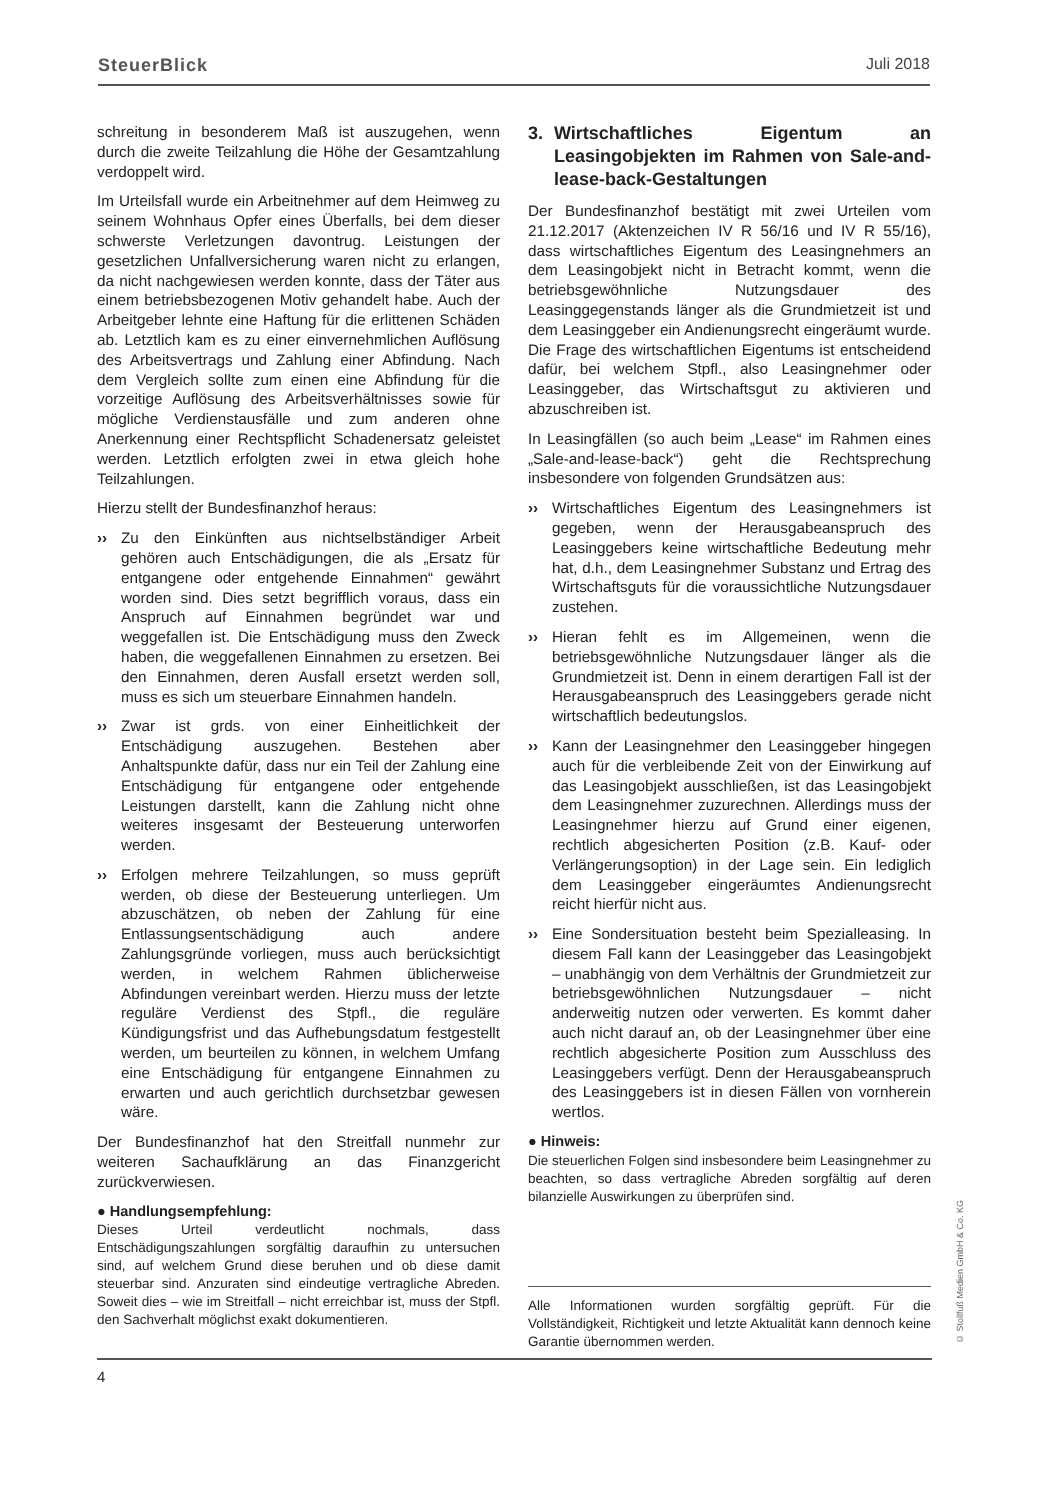SteuerBlick Juli 2018
schreitung in besonderem Maß ist auszugehen, wenn durch die zweite Teilzahlung die Höhe der Gesamtzahlung verdoppelt wird.
Im Urteilsfall wurde ein Arbeitnehmer auf dem Heimweg zu seinem Wohnhaus Opfer eines Überfalls, bei dem dieser schwerste Verletzungen davontrug. Leistungen der gesetzlichen Unfallversicherung waren nicht zu erlangen, da nicht nachgewiesen werden konnte, dass der Täter aus einem betriebsbezogenen Motiv gehandelt habe. Auch der Arbeitgeber lehnte eine Haftung für die erlittenen Schäden ab. Letztlich kam es zu einer einvernehmlichen Auflösung des Arbeitsvertrags und Zahlung einer Abfindung. Nach dem Vergleich sollte zum einen eine Abfindung für die vorzeitige Auflösung des Arbeitsverhältnisses sowie für mögliche Verdienstausfälle und zum anderen ohne Anerkennung einer Rechtspflicht Schadenersatz geleistet werden. Letztlich erfolgten zwei in etwa gleich hohe Teilzahlungen.
Hierzu stellt der Bundesfinanzhof heraus:
›› Zu den Einkünften aus nichtselbständiger Arbeit gehören auch Entschädigungen, die als „Ersatz für entgangene oder entgehende Einnahmen“ gewährt worden sind. Dies setzt begrifflich voraus, dass ein Anspruch auf Einnahmen begründet war und weggefallen ist. Die Entschädigung muss den Zweck haben, die weggefallenen Einnahmen zu ersetzen. Bei den Einnahmen, deren Ausfall ersetzt werden soll, muss es sich um steuerbare Einnahmen handeln.
›› Zwar ist grds. von einer Einheitlichkeit der Entschädigung auszugehen. Bestehen aber Anhaltspunkte dafür, dass nur ein Teil der Zahlung eine Entschädigung für entgangene oder entgehende Leistungen darstellt, kann die Zahlung nicht ohne weiteres insgesamt der Besteuerung unterworfen werden.
›› Erfolgen mehrere Teilzahlungen, so muss geprüft werden, ob diese der Besteuerung unterliegen. Um abzuschätzen, ob neben der Zahlung für eine Entlassungsentschädigung auch andere Zahlungsgründe vorliegen, muss auch berücksichtigt werden, in welchem Rahmen üblicherweise Abfindungen vereinbart werden. Hierzu muss der letzte reguläre Verdienst des Stpfl., die reguläre Kündigungsfrist und das Aufhebungsdatum festgestellt werden, um beurteilen zu können, in welchem Umfang eine Entschädigung für entgangene Einnahmen zu erwarten und auch gerichtlich durchsetzbar gewesen wäre.
Der Bundesfinanzhof hat den Streitfall nunmehr zur weiteren Sachaufklärung an das Finanzgericht zurückverwiesen.
● Handlungsempfehlung:
Dieses Urteil verdeutlicht nochmals, dass Entschädigungszahlungen sorgfältig daraufhin zu untersuchen sind, auf welchem Grund diese beruhen und ob diese damit steuerbar sind. Anzuraten sind eindeutige vertragliche Abreden. Soweit dies – wie im Streitfall – nicht erreichbar ist, muss der Stpfl. den Sachverhalt möglichst exakt dokumentieren.
3. Wirtschaftliches Eigentum an Leasingobjekten im Rahmen von Sale-and-lease-back-Gestaltungen
Der Bundesfinanzhof bestätigt mit zwei Urteilen vom 21.12.2017 (Aktenzeichen IV R 56/16 und IV R 55/16), dass wirtschaftliches Eigentum des Leasingnehmers an dem Leasingobjekt nicht in Betracht kommt, wenn die betriebsgewöhnliche Nutzungsdauer des Leasinggegenstands länger als die Grundmietzeit ist und dem Leasinggeber ein Andienungsrecht eingeräumt wurde. Die Frage des wirtschaftlichen Eigentums ist entscheidend dafür, bei welchem Stpfl., also Leasingnehmer oder Leasinggeber, das Wirtschaftsgut zu aktivieren und abzuschreiben ist.
In Leasingfällen (so auch beim „Lease“ im Rahmen eines „Sale-and-lease-back“) geht die Rechtsprechung insbesondere von folgenden Grundsätzen aus:
›› Wirtschaftliches Eigentum des Leasingnehmers ist gegeben, wenn der Herausgabeanspruch des Leasinggebers keine wirtschaftliche Bedeutung mehr hat, d.h., dem Leasingnehmer Substanz und Ertrag des Wirtschaftsguts für die voraussichtliche Nutzungsdauer zustehen.
›› Hieran fehlt es im Allgemeinen, wenn die betriebsgewöhnliche Nutzungsdauer länger als die Grundmietzeit ist. Denn in einem derartigen Fall ist der Herausgabeanspruch des Leasinggebers gerade nicht wirtschaftlich bedeutungslos.
›› Kann der Leasingnehmer den Leasinggeber hingegen auch für die verbleibende Zeit von der Einwirkung auf das Leasingobjekt ausschließen, ist das Leasingobjekt dem Leasingnehmer zuzurechnen. Allerdings muss der Leasingnehmer hierzu auf Grund einer eigenen, rechtlich abgesicherten Position (z.B. Kauf- oder Verlängerungsoption) in der Lage sein. Ein lediglich dem Leasinggeber eingeräumtes Andienungsrecht reicht hierfür nicht aus.
›› Eine Sondersituation besteht beim Spezialleasing. In diesem Fall kann der Leasinggeber das Leasingobjekt – unabhängig von dem Verhältnis der Grundmietzeit zur betriebsgewöhnlichen Nutzungsdauer – nicht anderweitig nutzen oder verwerten. Es kommt daher auch nicht darauf an, ob der Leasingnehmer über eine rechtlich abgesicherte Position zum Ausschluss des Leasinggebers verfügt. Denn der Herausgabeanspruch des Leasinggebers ist in diesen Fällen von vornherein wertlos.
● Hinweis:
Die steuerlichen Folgen sind insbesondere beim Leasingnehmer zu beachten, so dass vertragliche Abreden sorgfältig auf deren bilanzielle Auswirkungen zu überprüfen sind.
Alle Informationen wurden sorgfältig geprüft. Für die Vollständigkeit, Richtigkeit und letzte Aktualität kann dennoch keine Garantie übernommen werden.
4
© Stollfuß Medien GmbH & Co. KG